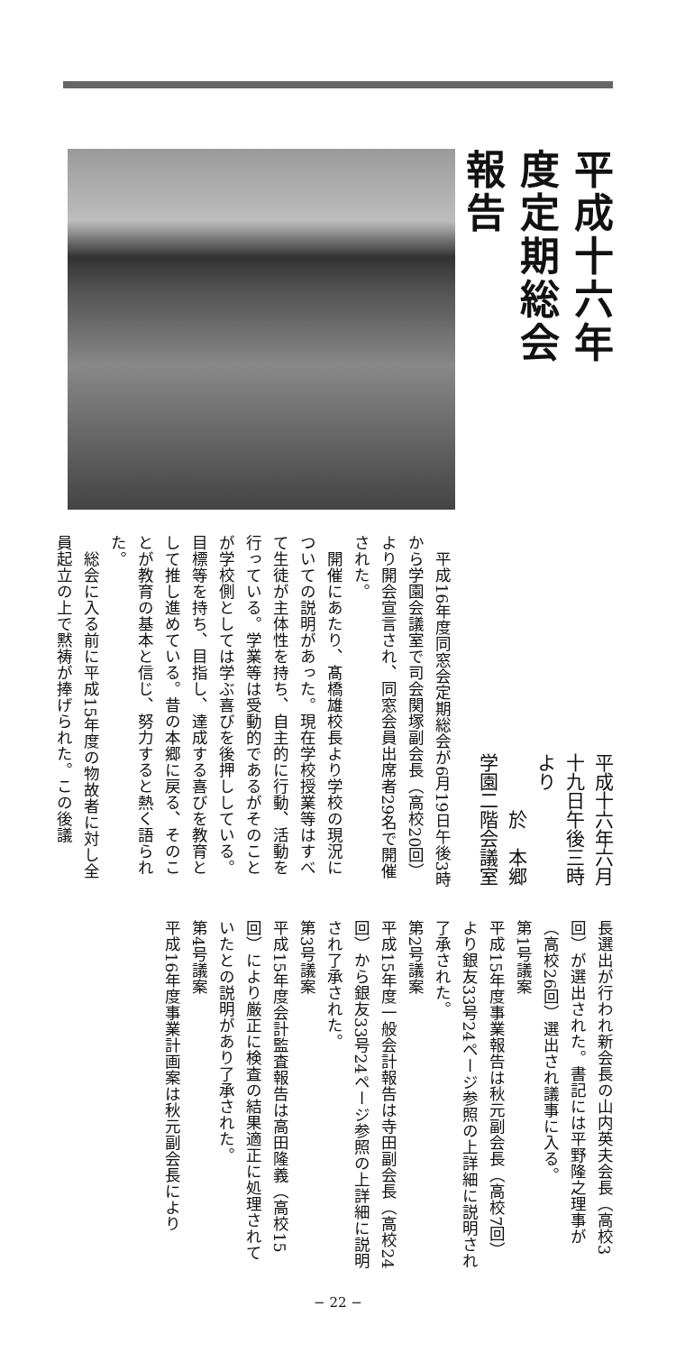平成十六年度定期総会報告
平成十六年六月十九日午後三時より
於　本郷学園二階会議室
　平成16年度同窓会定期総会が6月19日午後3時から学園会議室で司会関塚副会長（高校20回）より開会宣言され、同窓会員出席者29名で開催された。
　開催にあたり、髙橋雄校長より学校の現況についての説明があった。現在学校授業等はすべて生徒が主体性を持ち、自主的に行動、活動を行っている。学業等は受動的であるがそのことが学校側としては学ぶ喜びを後押ししている。目標等を持ち、目指し、達成する喜びを教育として推し進めている。昔の本郷に戻る、そのことが教育の基本と信じ、努力すると熱く語られた。
　総会に入る前に平成15年度の物故者に対し全員起立の上で黙祷が捧げられた。この後議
長選出が行われ新会長の山内英夫会長（高校3回）が選出された。書記には平野隆之理事が（高校26回）選出され議事に入る。
第1号議案
平成15年度事業報告は秋元副会長（高校7回）より銀友33号24ページ参照の上詳細に説明され了承された。
第2号議案
平成15年度一般会計報告は寺田副会長（高校24回）から銀友33号24ページ参照の上詳細に説明され了承された。
第3号議案
平成15年度会計監査報告は高田隆義（高校15回）により厳正に検査の結果適正に処理されていたとの説明があり了承された。
第4号議案
平成16年度事業計画案は秋元副会長により
− 22 −